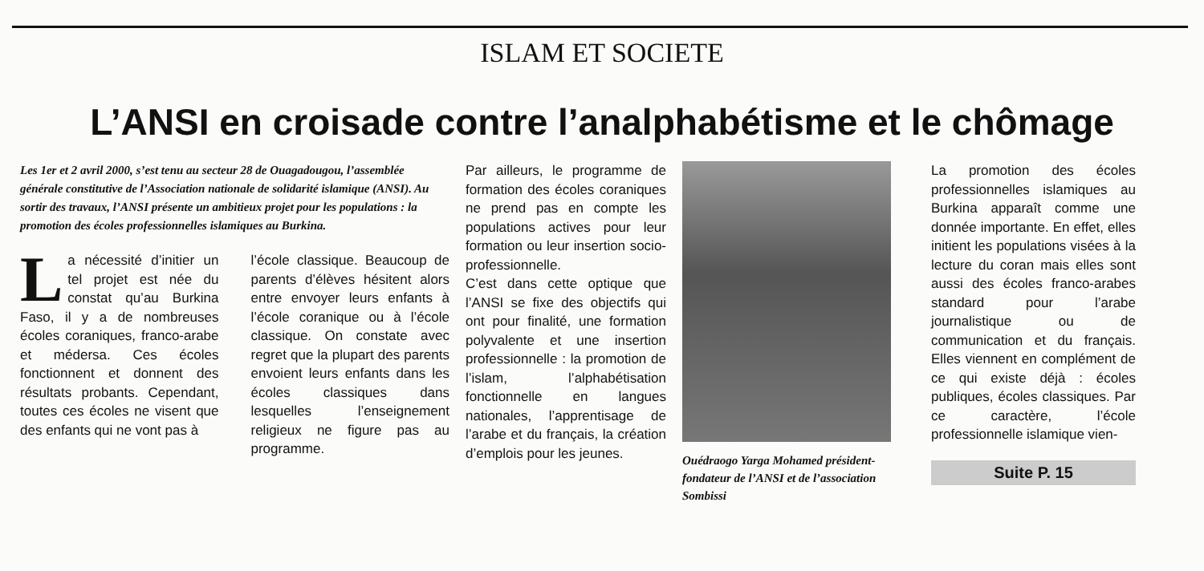ISLAM ET SOCIETE
L’ANSI en croisade contre l’analphabétisme et le chômage
Les 1er et 2 avril 2000, s’est tenu au secteur 28 de Ouagadougou, l’assemblée générale constitutive de l’Association nationale de solidarité islamique (ANSI). Au sortir des travaux, l’ANSI présente un ambitieux projet pour les populations : la promotion des écoles professionnelles islamiques au Burkina.
La nécessité d’initier un tel projet est née du constat qu’au Burkina Faso, il y a de nombreuses écoles coraniques, franco-arabe et médersa. Ces écoles fonctionnent et donnent des résultats probants. Cependant, toutes ces écoles ne visent que des enfants qui ne vont pas à
l’école classique. Beaucoup de parents d’élèves hésitent alors entre envoyer leurs enfants à l’école coranique ou à l’école classique. On constate avec regret que la plupart des parents envoient leurs enfants dans les écoles classiques dans lesquelles l’enseignement religieux ne figure pas au programme.
Par ailleurs, le programme de formation des écoles coraniques ne prend pas en compte les populations actives pour leur formation ou leur insertion socio-professionnelle.
C’est dans cette optique que l’ANSI se fixe des objectifs qui ont pour finalité, une formation polyvalente et une insertion professionnelle : la promotion de l’islam, l’alphabétisation fonctionnelle en langues nationales, l’apprentisage de l’arabe et du français, la création d’emplois pour les jeunes.
Ouédraogo Yarga Mohamed président-fondateur de l’ANSI et de l’association Sombissi
La promotion des écoles professionnelles islamiques au Burkina apparaît comme une donnée importante. En effet, elles initient les populations visées à la lecture du coran mais elles sont aussi des écoles franco-arabes standard pour l’arabe journalistique ou de communication et du français. Elles viennent en complément de ce qui existe déjà : écoles publiques, écoles classiques. Par ce caractère, l’école professionnelle islamique vien-
Suite P. 15